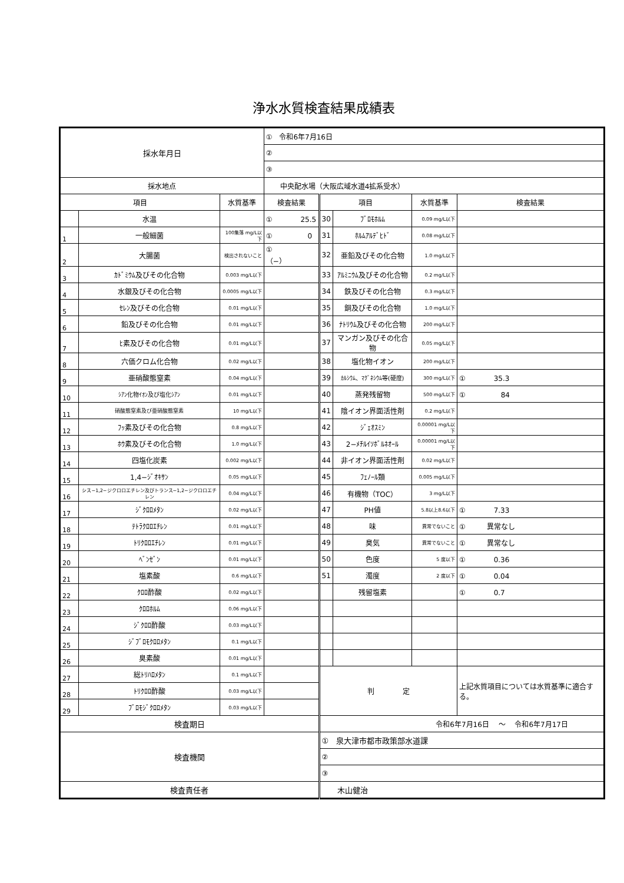浄水水質検査結果成績表
| 採水年月日 | | | ① 令和6年7月16日 | | | | |
| | | | ② | | | | |
| | | | ③ | | | | |
| 採水地点 | | | 中央配水場（大阪広域水道4拡系受水） | | | | |
| 項目 | | 水質基準 | 検査結果 | 項目 | | 水質基準 | 検査結果 |
| | 水温 | | ① 25.5 | 30 | ﾌﾞﾛﾓﾎﾙﾑ | 0.09 mg/L以下 | |
| 1 | 一般細菌 | 100集落 mg/L以下 | ① 0 | 31 | ﾎﾙﾑｱﾙﾃﾞﾋﾄﾞ | 0.08 mg/L以下 | |
| 2 | 大腸菌 | 検出されないこと | ① （−） | 32 | 亜鉛及びその化合物 | 1.0 mg/L以下 | |
| 3 | ｶﾄﾞﾐｳﾑ及びその化合物 | 0.003 mg/L以下 | | 33 | ｱﾙﾐﾆｳﾑ及びその化合物 | 0.2 mg/L以下 | |
| 4 | 水銀及びその化合物 | 0.0005 mg/L以下 | | 34 | 鉄及びその化合物 | 0.3 mg/L以下 | |
| 5 | ｾﾚﾝ及びその化合物 | 0.01 mg/L以下 | | 35 | 銅及びその化合物 | 1.0 mg/L以下 | |
| 6 | 鉛及びその化合物 | 0.01 mg/L以下 | | 36 | ﾅﾄﾘｳﾑ及びその化合物 | 200 mg/L以下 | |
| 7 | ﾋ素及びその化合物 | 0.01 mg/L以下 | | 37 | マンガン及びその化合物 | 0.05 mg/L以下 | |
| 8 | 六価クロム化合物 | 0.02 mg/L以下 | | 38 | 塩化物イオン | 200 mg/L以下 | |
| 9 | 亜硝酸態窒素 | 0.04 mg/L以下 | | 39 | ｶﾙｼｳﾑ、ﾏｸﾞﾈｼｳﾑ等(硬度) | 300 mg/L以下 | ① 35.3 |
| 10 | ｼｱﾝ化物ｲｵﾝ及び塩化ｼｱﾝ | 0.01 mg/L以下 | | 40 | 蒸発残留物 | 500 mg/L以下 | ① 84 |
| 11 | 硝酸態窒素及び亜硝酸態窒素 | 10 mg/L以下 | | 41 | 陰イオン界面活性剤 | 0.2 mg/L以下 | |
| 12 | ﾌｯ素及びその化合物 | 0.8 mg/L以下 | | 42 | ｼﾞｪｵｽﾐﾝ | 0.00001 mg/L以下 | |
| 13 | ﾎｳ素及びその化合物 | 1.0 mg/L以下 | | 43 | 2−ﾒﾁﾙｲｿﾎﾞﾙﾈｵｰﾙ | 0.00001 mg/L以下 | |
| 14 | 四塩化炭素 | 0.002 mg/L以下 | | 44 | 非イオン界面活性剤 | 0.02 mg/L以下 | |
| 15 | 1,4−ｼﾞｵｷｻﾝ | 0.05 mg/L以下 | | 45 | ﾌｪﾉｰﾙ類 | 0.005 mg/L以下 | |
| 16 | シス−1,2−ジクロロエチレン及びトランス−1,2−ジクロロエチレン | 0.04 mg/L以下 | | 46 | 有機物（TOC） | 3 mg/L以下 | |
| 17 | ｼﾞｸﾛﾛﾒﾀﾝ | 0.02 mg/L以下 | | 47 | PH値 | 5.8以上8.6以下 | ① 7.33 |
| 18 | ﾃﾄﾗｸﾛﾛｴﾁﾚﾝ | 0.01 mg/L以下 | | 48 | 味 | 異常でないこと | ① 異常なし |
| 19 | ﾄﾘｸﾛﾛｴﾁﾚﾝ | 0.01 mg/L以下 | | 49 | 臭気 | 異常でないこと | ① 異常なし |
| 20 | ﾍﾞﾝｾﾞﾝ | 0.01 mg/L以下 | | 50 | 色度 | 5 度以下 | ① 0.36 |
| 21 | 塩素酸 | 0.6 mg/L以下 | | 51 | 濁度 | 2 度以下 | ① 0.04 |
| 22 | ｸﾛﾛ酢酸 | 0.02 mg/L以下 | | | 残留塩素 | | ① 0.7 |
| 23 | ｸﾛﾛﾎﾙﾑ | 0.06 mg/L以下 | | | | | |
| 24 | ｼﾞｸﾛﾛ酢酸 | 0.03 mg/L以下 | | | | | |
| 25 | ｼﾞﾌﾞﾛﾓｸﾛﾛﾒﾀﾝ | 0.1 mg/L以下 | | | | | |
| 26 | 臭素酸 | 0.01 mg/L以下 | | | | | |
| 27 | 総ﾄﾘﾊﾛﾒﾀﾝ | 0.1 mg/L以下 | | 判 定 | | | 上記水質項目については水質基準に適合する。 |
| 28 | ﾄﾘｸﾛﾛ酢酸 | 0.03 mg/L以下 | | | | | |
| 29 | ﾌﾞﾛﾓｼﾞｸﾛﾛﾒﾀﾝ | 0.03 mg/L以下 | | | | | |
| 検査期日 | | | | 令和6年7月16日 ～ 令和6年7月17日 | | | |
| 検査機関 | | | | ① 泉大津市都市政策部水道課 | | | |
| | | | | ② | | | |
| | | | | ③ | | | |
| 検査責任者 | | | | 木山健治 | | | |